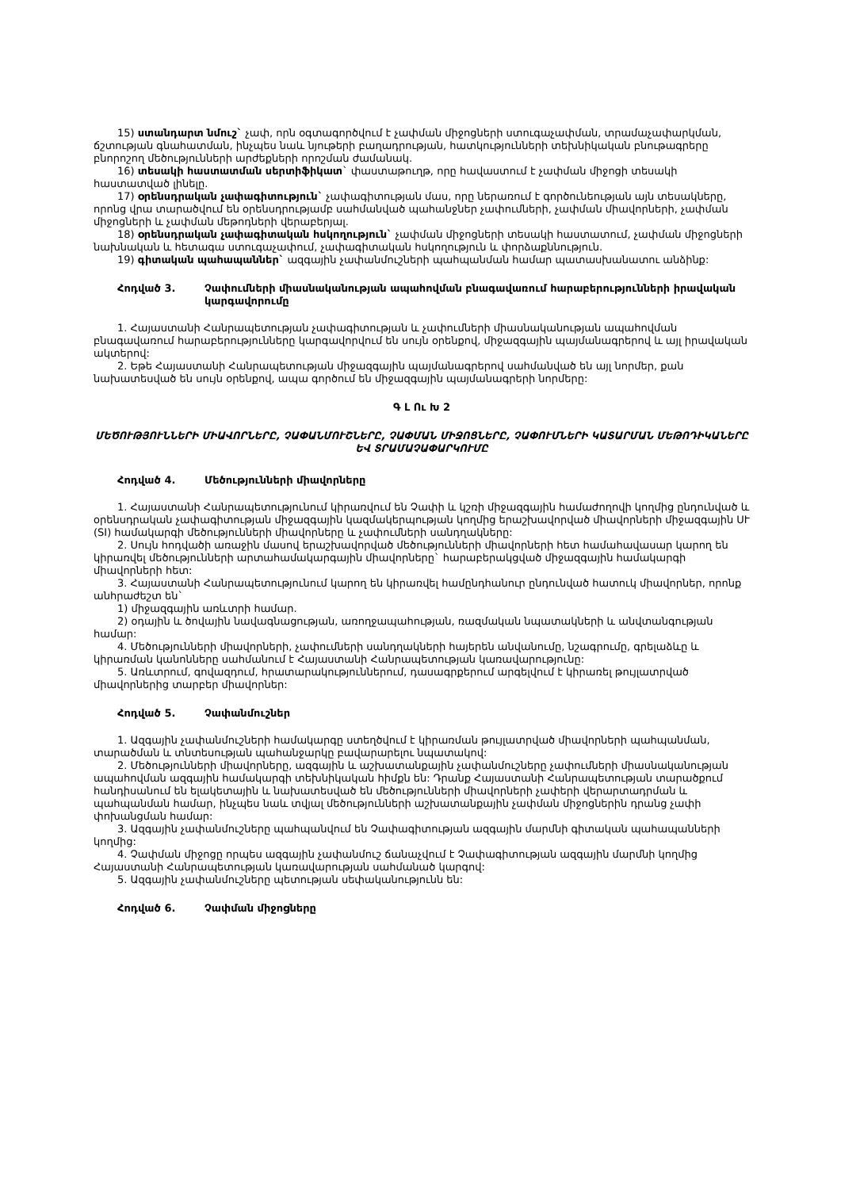15) ստանդարտ նմուշ` չափ, որն օգտագործվում է չափման միջոցների ստուգաչափման, տրամաչափարկման, ճշտության գնահատման, ինչպես նաև նյութերի բաղադրության, հատկությունների տեխնիկական բնութագրերը բնորոշող մեծությունների արժեքների որոշման ժամանակ.
16) տեսակի հաստատման սերտիֆիկատ` փաստաթուղթ, որը հավաստում է չափման միջոցի տեսակի հաստատված լինելը.
17) օրենսդրական չափագիտություն` չափագիտության մաս, որը ներառում է գործունեության այն տեսակները, որոնց վրա տարածվում են օրենսդրությամբ սահմանված պահանջներ չափումների, չափման միավորների, չափման միջոցների և չափման մեթոդների վերաբերյալ.
18) օրենսդրական չափագիտական հսկողություն` չափման միջոցների տեսակի հաստատում, չափման միջոցների նախնական և հետագա ստուգաչափում, չափագիտական հսկողություն և փորձաքննություն.
19) գիտական պահապաններ` ազգային չափանմուշների պահպանման համար պատասխանատու անձինք:
Հոդված 3. Չափումների միասնականության ապահովման բնագավառում հարաբերությունների իրավական կարգավորումը
1. Հայաստանի Հանրապետության չափագիտության և չափումների միասնականության ապահովման բնագավառում հարաբերությունները կարգավորվում են սույն օրենքով, միջազգային պայմանագրերով և այլ իրավական ակտերով:
2. Եթե Հայաստանի Հանրապետության միջազգային պայմանագրերով սահմանված են այլ նորմեր, քան նախատեսված են սույն օրենքով, ապա գործում են միջազգային պայմանագրերի նորմերը:
Գ Լ Ու Խ 2
ՄԵԾՈՒԹՅՈՒՆՆԵՐԻ ՄԻԱՎՈՐՆԵՐԸ, ՉԱՓԱՆՄՈՒՇՆԵՐԸ, ՉԱՓՄԱՆ ՄԻՋՈՑՆԵՐԸ, ՉԱՓՈՒՄՆԵՐԻ ԿԱՏԱՐՄԱՆ ՄԵԹՈԴԻԿԱՆԵՐԸ ԵՎ ՏՐԱՄԱՉԱՓԱՐԿՈՒՄԸ
Հոդված 4. Մեծությունների միավորները
1. Հայաստանի Հանրապետությունում կիրառվում են Չափի և կշռի միջազգային համաժողովի կողմից ընդունված և օրենսդրական չափագիտության միջազգային կազմակերպության կողմից երաշխավորված միավորների միջազգային ՍՒ (SI) համակարգի մեծությունների միավորները և չափումների սանդղակները:
2. Սույն հոդվածի առաջին մասով երաշխավորված մեծությունների միավորների հետ համահավասար կարող են կիրառվել մեծությունների արտահամակարգային միավորները` հարաբերակցված միջազգային համակարգի միավորների հետ:
3. Հայաստանի Հանրապետությունում կարող են կիրառվել համընդհանուր ընդունված հատուկ միավորներ, որոնք անհրաժեշտ են`
1) միջազգային առևտրի համար.
2) օդային և ծովային նավագնացության, առողջապահության, ռազմական նպատակների և անվտանգության համար:
4. Մեծությունների միավորների, չափումների սանդղակների հայերեն անվանումը, նշագրումը, գրելաձևը և կիրառման կանոնները սահմանում է Հայաստանի Հանրապետության կառավարությունը:
5. Առևտրում, գովազդում, հրատարակություններում, դասագրքերում արգելվում է կիրառել թույլատրված միավորներից տարբեր միավորներ:
Հոդված 5. Չափանմուշներ
1. Ազգային չափանմուշների համակարգը ստեղծվում է կիրառման թույլատրված միավորների պահպանման, տարածման և տնտեսության պահանջարկը բավարարելու նպատակով:
2. Մեծությունների միավորները, ազգային և աշխատանքային չափանմուշները չափումների միասնականության ապահովման ազգային համակարգի տեխնիկական հիմքն են: Դրանք Հայաստանի Հանրապետության տարածքում հանդիսանում են ելակետային և նախատեսված են մեծությունների միավորների չափերի վերարտադրման և պահպանման համար, ինչպես նաև տվյալ մեծությունների աշխատանքային չափման միջոցներին դրանց չափի փոխանցման համար:
3. Ազգային չափանմուշները պահպանվում են Չափագիտության ազգային մարմնի գիտական պահապանների կողմից:
4. Չափման միջոցը որպես ազգային չափանմուշ ճանաչվում է Չափագիտության ազգային մարմնի կողմից Հայաստանի Հանրապետության կառավարության սահմանած կարգով:
5. Ազգային չափանմուշները պետության սեփականությունն են:
Հոդված 6. Չափման միջոցները